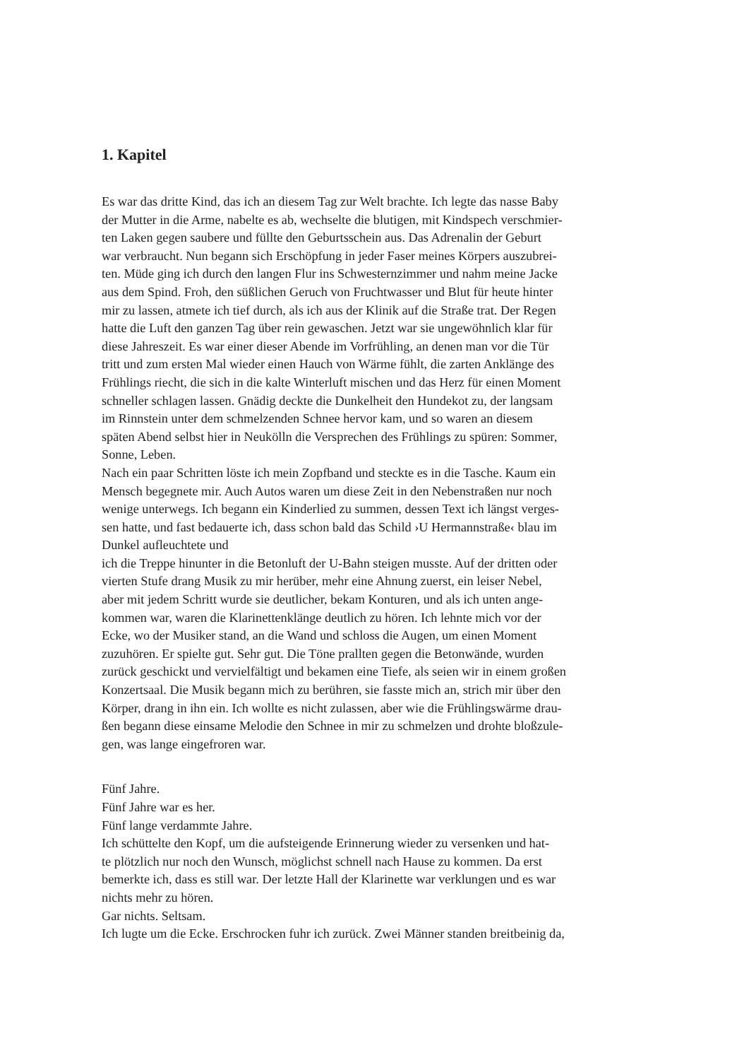1. Kapitel
Es war das dritte Kind, das ich an diesem Tag zur Welt brachte. Ich legte das nasse Baby
der Mutter in die Arme, nabelte es ab, wechselte die blutigen, mit Kindspech verschmier-
ten Laken gegen saubere und füllte den Geburtsschein aus. Das Adrenalin der Geburt
war verbraucht. Nun begann sich Erschöpfung in jeder Faser meines Körpers auszubrei-
ten. Müde ging ich durch den langen Flur ins Schwesternzimmer und nahm meine Jacke
aus dem Spind. Froh, den süßlichen Geruch von Fruchtwasser und Blut für heute hinter
mir zu lassen, atmete ich tief durch, als ich aus der Klinik auf die Straße trat. Der Regen
hatte die Luft den ganzen Tag über rein gewaschen. Jetzt war sie ungewöhnlich klar für
diese Jahreszeit. Es war einer dieser Abende im Vorfrühling, an denen man vor die Tür
tritt und zum ersten Mal wieder einen Hauch von Wärme fühlt, die zarten Anklänge des
Frühlings riecht, die sich in die kalte Winterluft mischen und das Herz für einen Moment
schneller schlagen lassen. Gnädig deckte die Dunkelheit den Hundekot zu, der langsam
im Rinnstein unter dem schmelzenden Schnee hervor kam, und so waren an diesem
späten Abend selbst hier in Neukölln die Versprechen des Frühlings zu spüren: Sommer,
Sonne, Leben.
Nach ein paar Schritten löste ich mein Zopfband und steckte es in die Tasche. Kaum ein
Mensch begegnete mir. Auch Autos waren um diese Zeit in den Nebenstraßen nur noch
wenige unterwegs. Ich begann ein Kinderlied zu summen, dessen Text ich längst verges-
sen hatte, und fast bedauerte ich, dass schon bald das Schild ›U Hermannstraße‹ blau im
Dunkel aufleuchtete und
ich die Treppe hinunter in die Betonluft der U-Bahn steigen musste. Auf der dritten oder
vierten Stufe drang Musik zu mir herüber, mehr eine Ahnung zuerst, ein leiser Nebel,
aber mit jedem Schritt wurde sie deutlicher, bekam Konturen, und als ich unten ange-
kommen war, waren die Klarinettenklänge deutlich zu hören. Ich lehnte mich vor der
Ecke, wo der Musiker stand, an die Wand und schloss die Augen, um einen Moment
zuzuhören. Er spielte gut. Sehr gut. Die Töne prallten gegen die Betonwände, wurden
zurück geschickt und vervielfältigt und bekamen eine Tiefe, als seien wir in einem großen
Konzertsaal. Die Musik begann mich zu berühren, sie fasste mich an, strich mir über den
Körper, drang in ihn ein. Ich wollte es nicht zulassen, aber wie die Frühlingswärme drau-
ßen begann diese einsame Melodie den Schnee in mir zu schmelzen und drohte bloßzule-
gen, was lange eingefroren war.
Fünf Jahre.
Fünf Jahre war es her.
Fünf lange verdammte Jahre.
Ich schüttelte den Kopf, um die aufsteigende Erinnerung wieder zu versenken und hat-
te plötzlich nur noch den Wunsch, möglichst schnell nach Hause zu kommen. Da erst
bemerkte ich, dass es still war. Der letzte Hall der Klarinette war verklungen und es war
nichts mehr zu hören.
Gar nichts. Seltsam.
Ich lugte um die Ecke. Erschrocken fuhr ich zurück. Zwei Männer standen breitbeinig da,